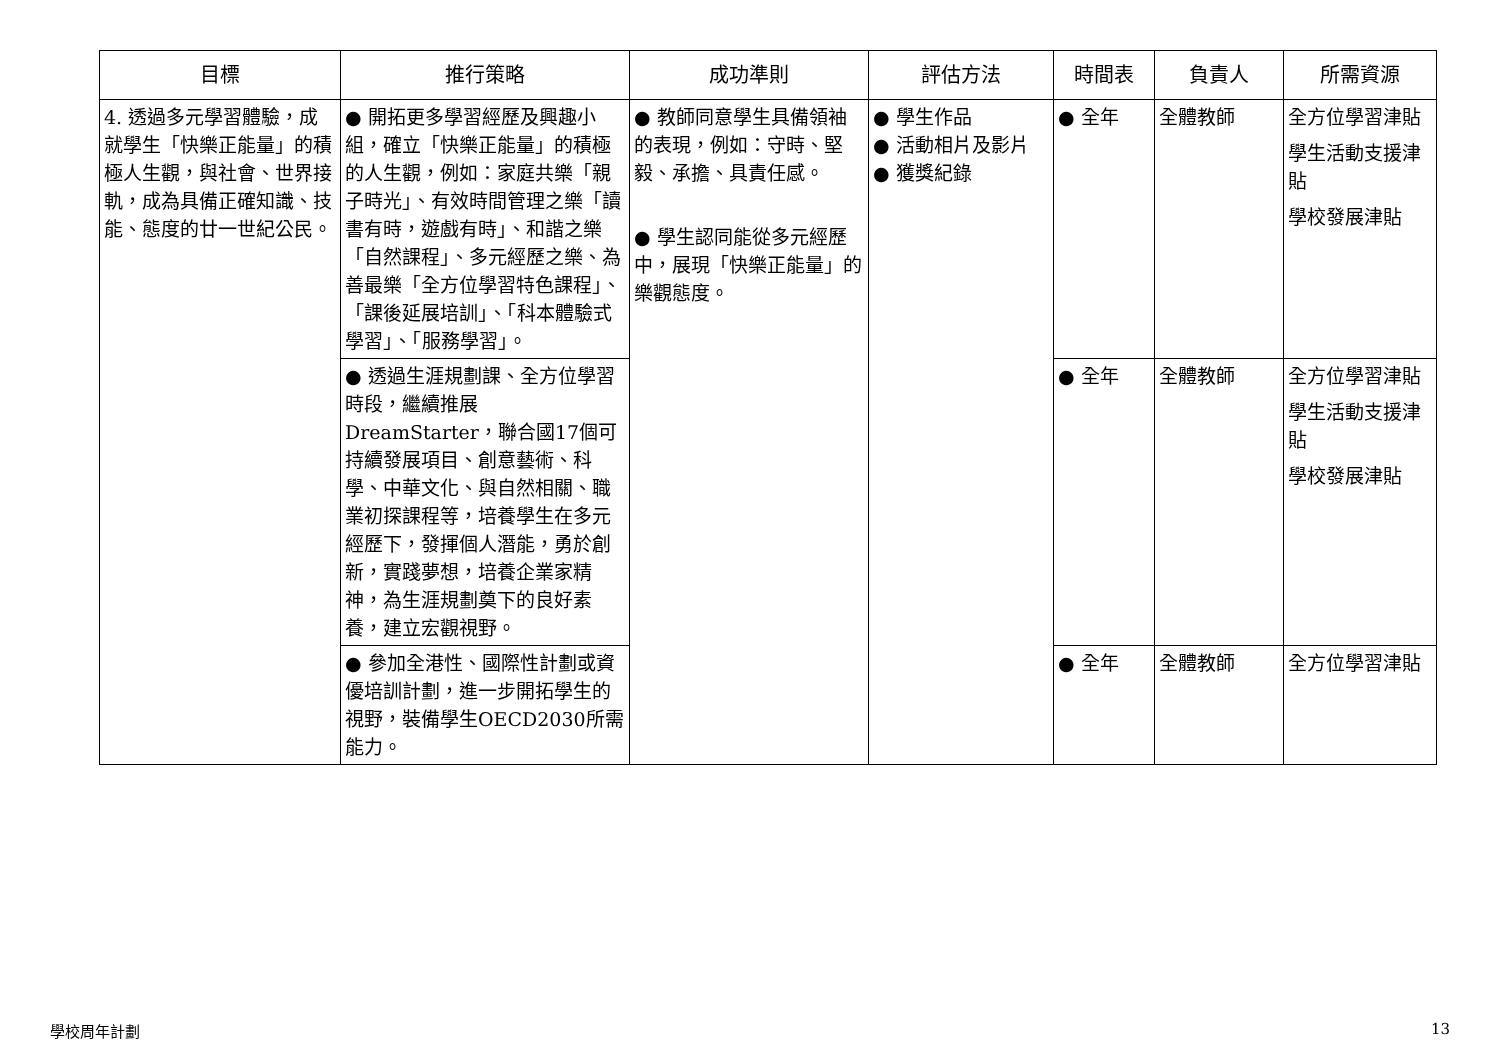| 目標 | 推行策略 | 成功準則 | 評估方法 | 時間表 | 負責人 | 所需資源 |
| --- | --- | --- | --- | --- | --- | --- |
| 4. 透過多元學習體驗，成就學生「快樂正能量」的積極人生觀，與社會、世界接軌，成為具備正確知識、技能、態度的廿一世紀公民。 | ● 開拓更多學習經歷及興趣小組，確立「快樂正能量」的積極的人生觀，例如：家庭共樂「親子時光」、有效時間管理之樂「讀書有時，遊戲有時」、和諧之樂「自然課程」、多元經歷之樂、為善最樂「全方位學習特色課程」、「課後延展培訓」、「科本體驗式學習」、「服務學習」。 | ● 教師同意學生具備領袖的表現，例如：守時、堅毅、承擔、具責任感。 ● 學生認同能從多元經歷中，展現「快樂正能量」的樂觀態度。 | ● 學生作品 ● 活動相片及影片 ● 獲獎紀錄 | ● 全年 | 全體教師 | 全方位學習津貼 學生活動支援津貼 學校發展津貼 |
| | ● 透過生涯規劃課、全方位學習時段，繼續推展DreamStarter，聯合國17個可持續發展項目、創意藝術、科學、中華文化、與自然相關、職業初探課程等，培養學生在多元經歷下，發揮個人潛能，勇於創新，實踐夢想，培養企業家精神，為生涯規劃奠下的良好素養，建立宏觀視野。 | | | ● 全年 | 全體教師 | 全方位學習津貼 學生活動支援津貼 學校發展津貼 |
| | ● 參加全港性、國際性計劃或資優培訓計劃，進一步開拓學生的視野，裝備學生OECD2030所需能力。 | | | ● 全年 | 全體教師 | 全方位學習津貼 |
學校周年計劃 13